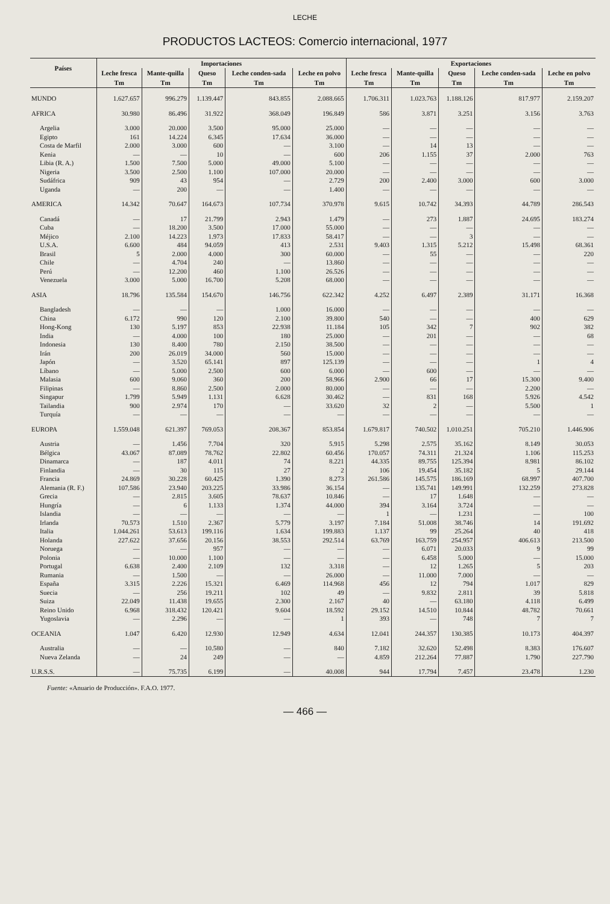LECHE
PRODUCTOS LACTEOS: Comercio internacional, 1977
| Países | Importaciones | | | | | Exportaciones | | | | |
| --- | --- | --- | --- | --- | --- | --- | --- | --- | --- | --- |
| | Leche fresca | Mante-quilla | Queso | Leche conden-sada | Leche en polvo | Leche fresca | Mante-quilla | Queso | Leche conden-sada | Leche en polvo |
| | Tm | Tm | Tm | Tm | Tm | Tm | Tm | Tm | Tm | Tm |
| MUNDO | 1.627.657 | 996.279 | 1.139.447 | 843.855 | 2.088.665 | 1.706.311 | 1.023.763 | 1.188.126 | 817.977 | 2.159.207 |
| AFRICA | 30.980 | 86.496 | 31.922 | 368.049 | 196.849 | 586 | 3.871 | 3.251 | 3.156 | 3.763 |
| Argelia | 3.000 | 20.000 | 3.500 | 95.000 | 25.000 | — | — | — | — | — |
| Egipto | 161 | 14.224 | 6.345 | 17.634 | 36.000 | — | — | — | — | — |
| Costa de Marfil | 2.000 | 3.000 | 600 | — | 3.100 | — | 14 | 13 | — | — |
| Kenia | — | — | 10 | — | 600 | 206 | 1.155 | 37 | 2.000 | 763 |
| Libia (R. A.) | 1.500 | 7.500 | 5.000 | 49.000 | 5.100 | — | — | — | — | — |
| Nigeria | 3.500 | 2.500 | 1.100 | 107.000 | 20.000 | — | — | — | — | — |
| Sudáfrica | 909 | 43 | 954 | — | 2.729 | 200 | 2.400 | 3.000 | 600 | 3.000 |
| Uganda | — | 200 | — | — | 1.400 | — | — | — | — | — |
| AMERICA | 14.342 | 70.647 | 164.673 | 107.734 | 370.978 | 9.615 | 10.742 | 34.393 | 44.789 | 286.543 |
| Canadá | — | 17 | 21.799 | 2.943 | 1.479 | — | 273 | 1.887 | 24.695 | 183.274 |
| Cuba | — | 18.200 | 3.500 | 17.000 | 55.000 | — | — | — | — | — |
| Méjico | 2.100 | 14.223 | 1.973 | 17.833 | 58.417 | — | — | 3 | — | — |
| U.S.A. | 6.600 | 484 | 94.059 | 413 | 2.531 | 9.403 | 1.315 | 5.212 | 15.498 | 68.361 |
| Brasil | 5 | 2.000 | 4.000 | 300 | 60.000 | — | 55 | — | — | 220 |
| Chile | — | 4.704 | 240 | — | 13.860 | — | — | — | — | — |
| Perú | — | 12.200 | 460 | 1.100 | 26.526 | — | — | — | — | — |
| Venezuela | 3.000 | 5.000 | 16.700 | 5.208 | 68.000 | — | — | — | — | — |
| ASIA | 18.796 | 135.584 | 154.670 | 146.756 | 622.342 | 4.252 | 6.497 | 2.389 | 31.171 | 16.368 |
| Bangladesh | — | — | — | 1.000 | 16.000 | — | — | — | — | — |
| China | 6.172 | 990 | 120 | 2.100 | 39.800 | 540 | — | — | 400 | 629 |
| Hong-Kong | 130 | 5.197 | 853 | 22.938 | 11.184 | 105 | 342 | 7 | 902 | 382 |
| India | — | 4.000 | 100 | 180 | 25.000 | — | 201 | — | — | 68 |
| Indonesia | 130 | 8.400 | 780 | 2.150 | 38.500 | — | — | — | — | — |
| Irán | 200 | 26.019 | 34.000 | 560 | 15.000 | — | — | — | — | — |
| Japón | — | 3.520 | 65.141 | 897 | 125.139 | — | — | — | 1 | 4 |
| Líbano | — | 5.000 | 2.500 | 600 | 6.000 | — | 600 | — | — | — |
| Malasia | 600 | 9.060 | 360 | 200 | 58.966 | 2.900 | 66 | 17 | 15.300 | 9.400 |
| Filipinas | — | 8.860 | 2.500 | 2.000 | 80.000 | — | — | — | 2.200 | — |
| Singapur | 1.799 | 5.949 | 1.131 | 6.628 | 30.462 | — | 831 | 168 | 5.926 | 4.542 |
| Tailandia | 900 | 2.974 | 170 | — | 33.620 | 32 | 2 | — | 5.500 | 1 |
| Turquía | — | — | — | — | — | — | — | — | — | — |
| EUROPA | 1.559.048 | 621.397 | 769.053 | 208.367 | 853.854 | 1.679.817 | 740.502 | 1.010.251 | 705.210 | 1.446.906 |
| Austria | — | 1.456 | 7.704 | 320 | 5.915 | 5.298 | 2.575 | 35.162 | 8.149 | 30.053 |
| Bélgica | 43.067 | 87.089 | 78.762 | 22.802 | 60.456 | 170.057 | 74.311 | 21.324 | 1.106 | 115.253 |
| Dinamarca | — | 187 | 4.011 | 74 | 8.221 | 44.335 | 89.755 | 125.394 | 8.981 | 86.102 |
| Finlandia | — | 30 | 115 | 27 | 2 | 106 | 19.454 | 35.182 | 5 | 29.144 |
| Francia | 24.869 | 30.228 | 60.425 | 1.390 | 8.273 | 261.586 | 145.575 | 186.169 | 68.997 | 407.700 |
| Alemania (R. F.) | 107.586 | 23.940 | 203.225 | 33.986 | 36.154 | — | 135.741 | 149.991 | 132.259 | 273.828 |
| Grecia | — | 2.815 | 3.605 | 78.637 | 10.846 | — | 17 | 1.648 | — | — |
| Hungría | — | 6 | 1.133 | 1.374 | 44.000 | 394 | 3.164 | 3.724 | — | — |
| Islandia | — | — | — | — | — | 1 | — | 1.231 | — | 100 |
| Irlanda | 70.573 | 1.510 | 2.367 | 5.779 | 3.197 | 7.184 | 51.008 | 38.746 | 14 | 191.692 |
| Italia | 1.044.261 | 53.613 | 199.116 | 1.634 | 199.883 | 1.137 | 99 | 25.264 | 40 | 418 |
| Holanda | 227.622 | 37.656 | 20.156 | 38.553 | 292.514 | 63.769 | 163.759 | 254.957 | 406.613 | 213.500 |
| Noruega | — | — | 957 | — | — | — | 6.071 | 20.033 | 9 | 99 |
| Polonia | — | 10.000 | 1.100 | — | — | — | 6.458 | 5.000 | — | 15.000 |
| Portugal | 6.638 | 2.400 | 2.109 | 132 | 3.318 | — | 12 | 1.265 | 5 | 203 |
| Rumania | — | 1.500 | — | — | 26.000 | — | 11.000 | 7.000 | — | — |
| España | 3.315 | 2.226 | 15.321 | 6.469 | 114.968 | 456 | 12 | 794 | 1.017 | 829 |
| Suecia | — | 256 | 19.211 | 102 | 49 | — | 9.832 | 2.811 | 39 | 5.818 |
| Suiza | 22.049 | 11.438 | 19.655 | 2.300 | 2.167 | 40 | — | 63.180 | 4.118 | 6.499 |
| Reino Unido | 6.968 | 318.432 | 120.421 | 9.604 | 18.592 | 29.152 | 14.510 | 10.844 | 48.782 | 70.661 |
| Yugoslavia | — | 2.296 | — | — | 1 | 393 | — | 748 | 7 | 7 |
| OCEANIA | 1.047 | 6.420 | 12.930 | 12.949 | 4.634 | 12.041 | 244.357 | 130.385 | 10.173 | 404.397 |
| Australia | — | — | 10.580 | — | 840 | 7.182 | 32.620 | 52.498 | 8.383 | 176.607 |
| Nueva Zelanda | — | 24 | 249 | — | — | 4.859 | 212.264 | 77.887 | 1.790 | 227.790 |
| U.R.S.S. | — | 75.735 | 6.199 | — | 40.008 | 944 | 17.794 | 7.457 | 23.478 | 1.230 |
Fuente: «Anuario de Producción». F.A.O. 1977.
— 466 —